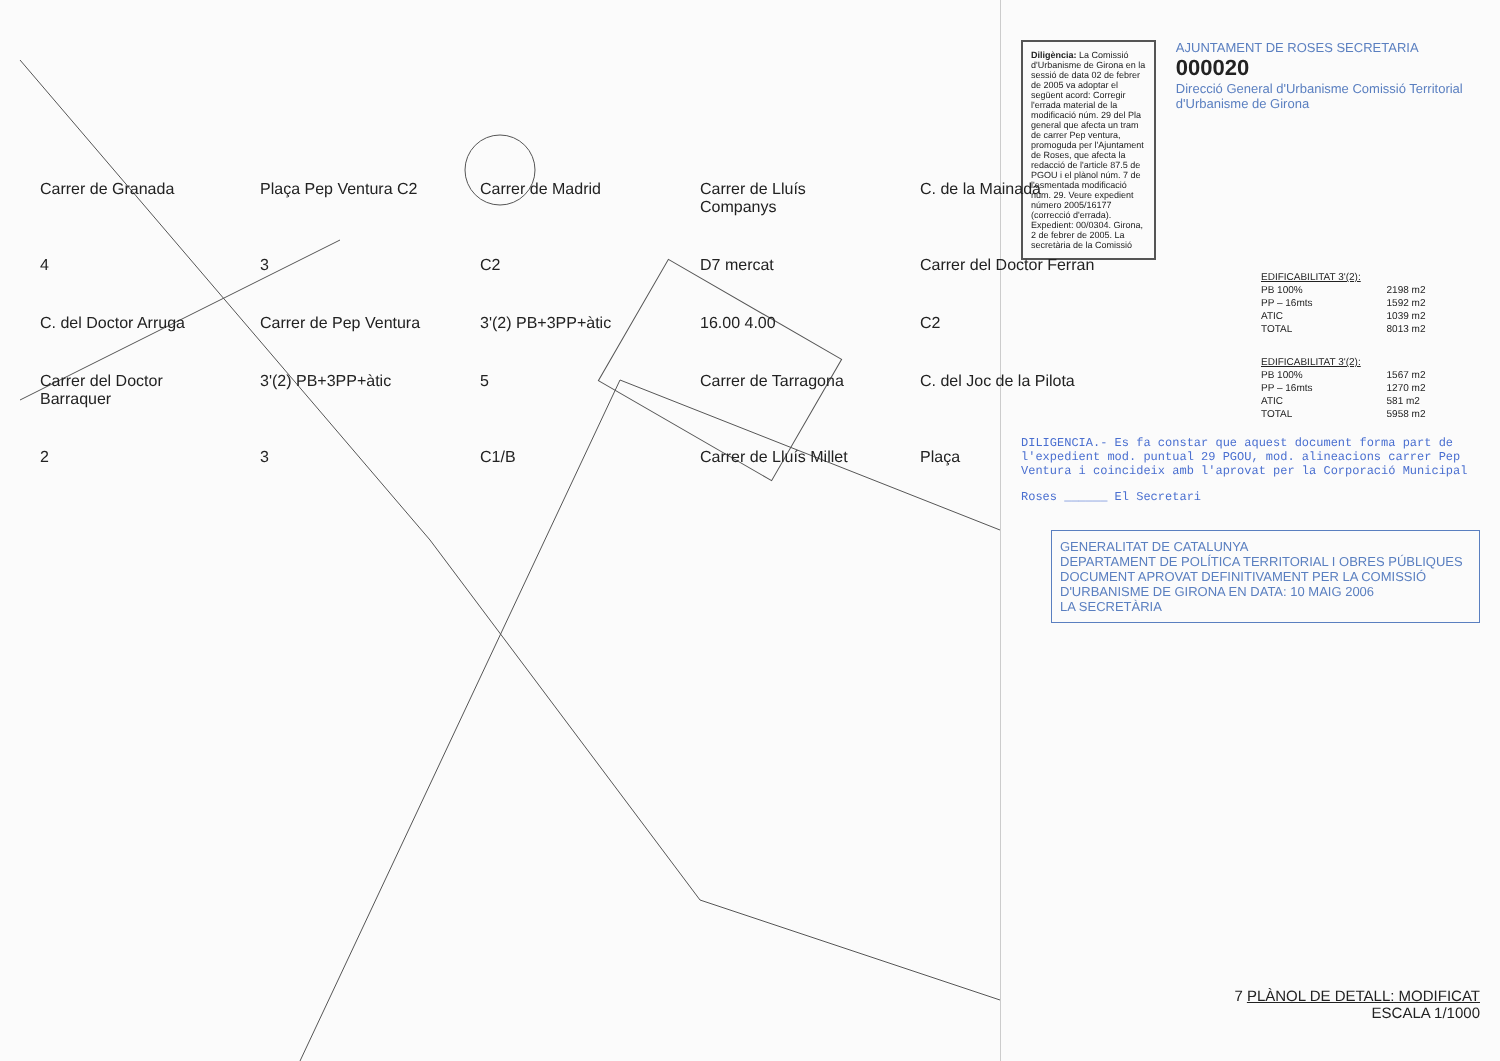Carrer de Granada Plaça Pep Ventura C2 Carrer de Madrid Carrer de Lluís Companys C. de la Mainada 4 3 C2 D7 mercat Carrer del Doctor Ferran C. del Doctor Arruga Carrer de Pep Ventura 3'(2) PB+3PP+àtic 16.00 4.00 C2 Carrer del Doctor Barraquer 3'(2) PB+3PP+àtic 5 Carrer de Tarragona C. del Joc de la Pilota 2 3 C1/B Carrer de Lluís Millet Plaça
Diligència: La Comissió d'Urbanisme de Girona en la sessió de data 02 de febrer de 2005 va adoptar el següent acord: Corregir l'errada material de la modificació núm. 29 del Pla general que afecta un tram de carrer Pep ventura, promoguda per l'Ajuntament de Roses, que afecta la redacció de l'article 87.5 de PGOU i el plànol núm. 7 de l'esmentada modificació núm. 29. Veure expedient número 2005/16177 (correcció d'errada). Expedient: 00/0304. Girona, 2 de febrer de 2005. La secretària de la Comissió
AJUNTAMENT DE ROSES SECRETARIA
000020
Direcció General d'Urbanisme Comissió Territorial d'Urbanisme de Girona
| EDIFICABILITAT 3'(2): | |
| PB 100% | 2198 m2 |
| PP – 16mts | 1592 m2 |
| ATIC | 1039 m2 |
| TOTAL | 8013 m2 |
| EDIFICABILITAT 3'(2): | |
| PB 100% | 1567 m2 |
| PP – 16mts | 1270 m2 |
| ATIC | 581 m2 |
| TOTAL | 5958 m2 |
DILIGENCIA.- Es fa constar que aquest document forma part de l'expedient mod. puntual 29 PGOU, mod. alineacions carrer Pep Ventura i coincideix amb l'aprovat per la Corporació Municipal
Roses ______ El Secretari
GENERALITAT DE CATALUNYA
DEPARTAMENT DE POLÍTICA TERRITORIAL I OBRES PÚBLIQUES
DOCUMENT APROVAT DEFINITIVAMENT PER LA COMISSIÓ D'URBANISME DE GIRONA EN DATA: 10 MAIG 2006
LA SECRETÀRIA
7 PLÀNOL DE DETALL: MODIFICAT
ESCALA 1/1000